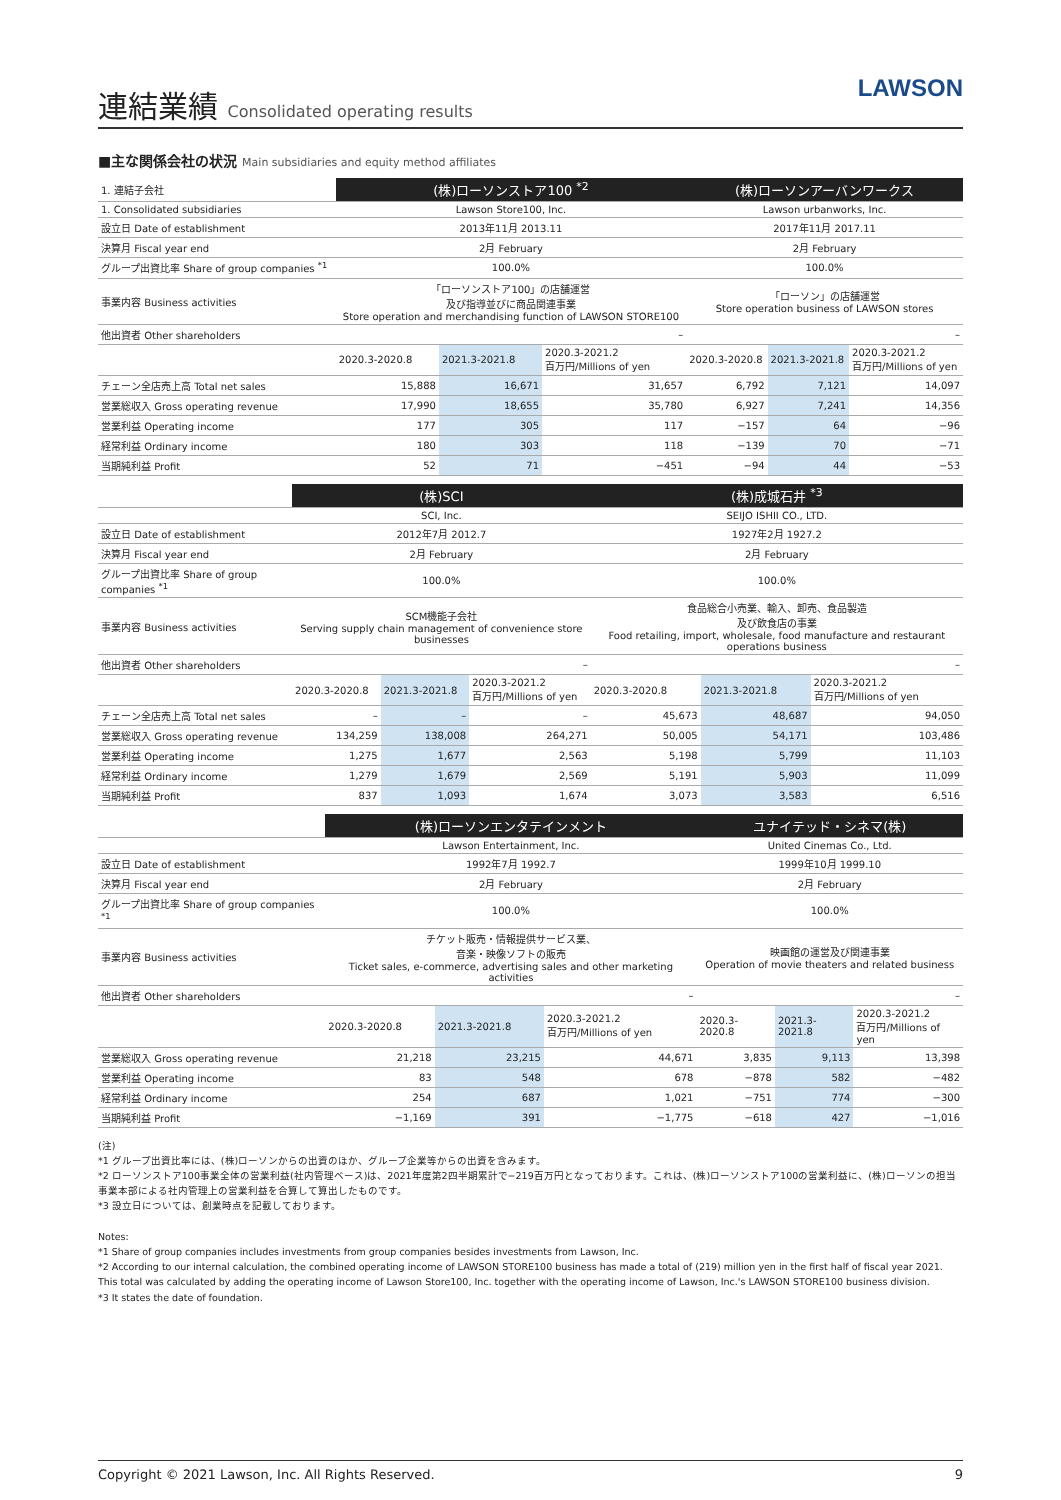連結業績 Consolidated operating results
LAWSON
■主な関係会社の状況 Main subsidiaries and equity method affiliates
| 1. 連結子会社 | (株)ローソンストア100 <sup>*2</sup> | | | (株)ローソンアーバンワークス | | |
| 1. Consolidated subsidiaries | Lawson Store100, Inc. | | | Lawson urbanworks, Inc. | | |
| 設立日 Date of establishment | 2013年11月 2013.11 | | | 2017年11月 2017.11 | | |
| 決算月 Fiscal year end | 2月 February | | | 2月 February | | |
| グループ出資比率 Share of group companies <sup>*1</sup> | 100.0% | | | 100.0% | | |
| 事業内容 Business activities | 「ローソンストア100」の店舗運営 及び指導並びに商品関連事業 Store operation and merchandising function of LAWSON STORE100 | | | 「ローソン」の店舗運営 Store operation business of LAWSON stores | | |
| 他出資者 Other shareholders | – | | | – | | |
| | 2020.3-2020.8 | 2021.3-2021.8 | 2020.3-2021.2 百万円/Millions of yen | 2020.3-2020.8 | 2021.3-2021.8 | 2020.3-2021.2 百万円/Millions of yen |
| チェーン全店売上高 Total net sales | 15,888 | 16,671 | 31,657 | 6,792 | 7,121 | 14,097 |
| 営業総収入 Gross operating revenue | 17,990 | 18,655 | 35,780 | 6,927 | 7,241 | 14,356 |
| 営業利益 Operating income | 177 | 305 | 117 | −157 | 64 | −96 |
| 経常利益 Ordinary income | 180 | 303 | 118 | −139 | 70 | −71 |
| 当期純利益 Profit | 52 | 71 | −451 | −94 | 44 | −53 |
| | (株)SCI | | | (株)成城石井 <sup>*3</sup> | | |
| | SCI, Inc. | | | SEIJO ISHII CO., LTD. | | |
| 設立日 Date of establishment | 2012年7月 2012.7 | | | 1927年2月 1927.2 | | |
| 決算月 Fiscal year end | 2月 February | | | 2月 February | | |
| グループ出資比率 Share of group companies <sup>*1</sup> | 100.0% | | | 100.0% | | |
| 事業内容 Business activities | SCM機能子会社 Serving supply chain management of convenience store businesses | | | 食品総合小売業、輸入、卸売、食品製造 及び飲食店の事業 Food retailing, import, wholesale, food manufacture and restaurant operations business | | |
| 他出資者 Other shareholders | – | | | – | | |
| | 2020.3-2020.8 | 2021.3-2021.8 | 2020.3-2021.2 百万円/Millions of yen | 2020.3-2020.8 | 2021.3-2021.8 | 2020.3-2021.2 百万円/Millions of yen |
| チェーン全店売上高 Total net sales | – | – | – | 45,673 | 48,687 | 94,050 |
| 営業総収入 Gross operating revenue | 134,259 | 138,008 | 264,271 | 50,005 | 54,171 | 103,486 |
| 営業利益 Operating income | 1,275 | 1,677 | 2,563 | 5,198 | 5,799 | 11,103 |
| 経常利益 Ordinary income | 1,279 | 1,679 | 2,569 | 5,191 | 5,903 | 11,099 |
| 当期純利益 Profit | 837 | 1,093 | 1,674 | 3,073 | 3,583 | 6,516 |
| | (株)ローソンエンタテインメント | | | ユナイテッド・シネマ(株) | | |
| | Lawson Entertainment, Inc. | | | United Cinemas Co., Ltd. | | |
| 設立日 Date of establishment | 1992年7月 1992.7 | | | 1999年10月 1999.10 | | |
| 決算月 Fiscal year end | 2月 February | | | 2月 February | | |
| グループ出資比率 Share of group companies <sup>*1</sup> | 100.0% | | | 100.0% | | |
| 事業内容 Business activities | チケット販売・情報提供サービス業、 音楽・映像ソフトの販売 Ticket sales, e-commerce, advertising sales and other marketing activities | | | 映画館の運営及び関連事業 Operation of movie theaters and related business | | |
| 他出資者 Other shareholders | – | | | – | | |
| | 2020.3-2020.8 | 2021.3-2021.8 | 2020.3-2021.2 百万円/Millions of yen | 2020.3-2020.8 | 2021.3-2021.8 | 2020.3-2021.2 百万円/Millions of yen |
| 営業総収入 Gross operating revenue | 21,218 | 23,215 | 44,671 | 3,835 | 9,113 | 13,398 |
| 営業利益 Operating income | 83 | 548 | 678 | −878 | 582 | −482 |
| 経常利益 Ordinary income | 254 | 687 | 1,021 | −751 | 774 | −300 |
| 当期純利益 Profit | −1,169 | 391 | −1,775 | −618 | 427 | −1,016 |
(注)
*1 グループ出資比率には、(株)ローソンからの出資のほか、グループ企業等からの出資を含みます。
*2 ローソンストア100事業全体の営業利益(社内管理ベース)は、2021年度第2四半期累計で−219百万円となっております。これは、(株)ローソンストア100の営業利益に、(株)ローソンの担当事業本部による社内管理上の営業利益を合算して算出したものです。
*3 設立日については、創業時点を記載しております。
Notes:
*1 Share of group companies includes investments from group companies besides investments from Lawson, Inc.
*2 According to our internal calculation, the combined operating income of LAWSON STORE100 business has made a total of (219) million yen in the first half of fiscal year 2021. This total was calculated by adding the operating income of Lawson Store100, Inc. together with the operating income of Lawson, Inc.'s LAWSON STORE100 business division.
*3 It states the date of foundation.
Copyright © 2021 Lawson, Inc. All Rights Reserved. 9